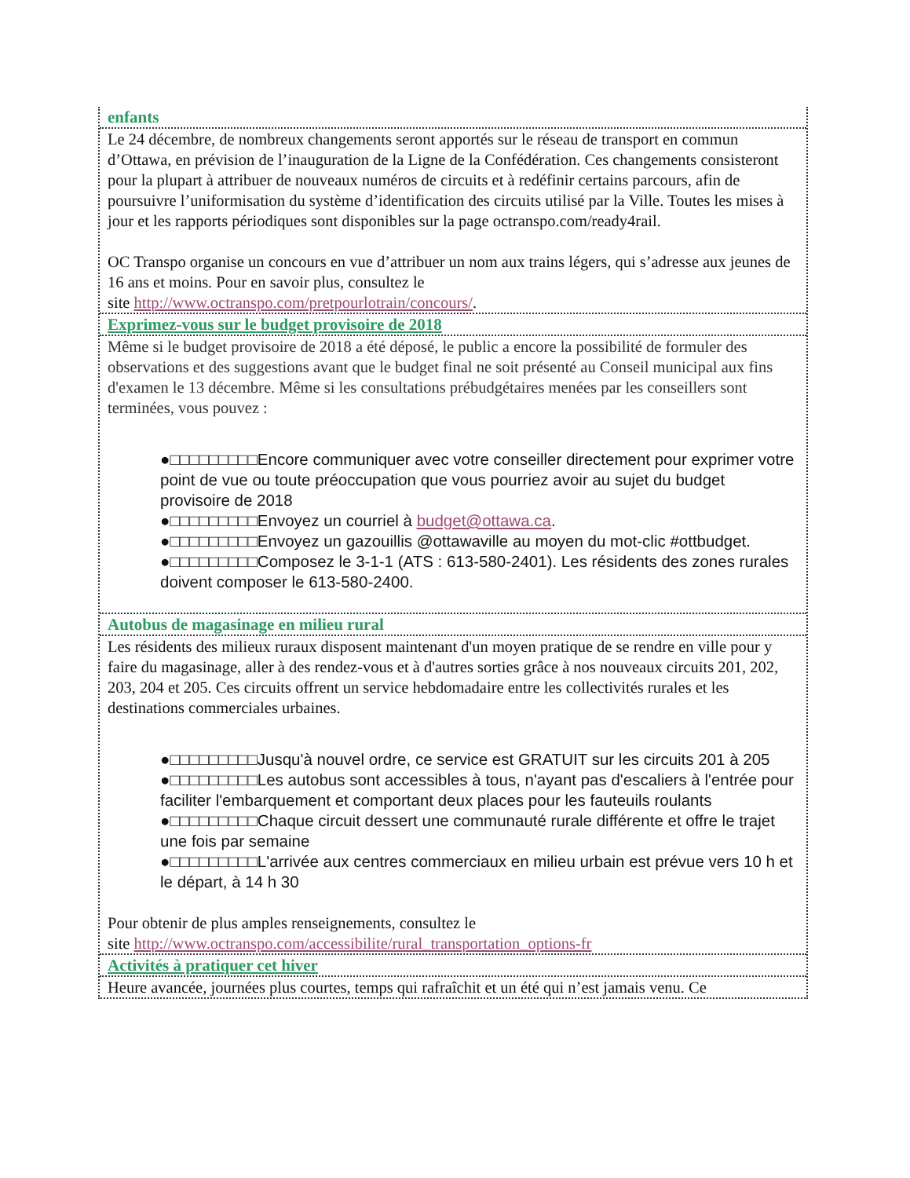enfants
Le 24 décembre, de nombreux changements seront apportés sur le réseau de transport en commun d’Ottawa, en prévision de l’inauguration de la Ligne de la Confédération. Ces changements consisteront pour la plupart à attribuer de nouveaux numéros de circuits et à redéfinir certains parcours, afin de poursuivre l’uniformisation du système d’identification des circuits utilisé par la Ville. Toutes les mises à jour et les rapports périodiques sont disponibles sur la page octranspo.com/ready4rail.
OC Transpo organise un concours en vue d’attribuer un nom aux trains légers, qui s’adresse aux jeunes de 16 ans et moins. Pour en savoir plus, consultez le
site http://www.octranspo.com/pretpourlotrain/concours/.
Exprimez-vous sur le budget provisoire de 2018
Même si le budget provisoire de 2018 a été déposé, le public a encore la possibilité de formuler des observations et des suggestions avant que le budget final ne soit présenté au Conseil municipal aux fins d'examen le 13 décembre. Même si les consultations prébudgétaires menées par les conseillers sont terminées, vous pouvez :
●□□□□□□□□□Encore communiquer avec votre conseiller directement pour exprimer votre point de vue ou toute préoccupation que vous pourriez avoir au sujet du budget provisoire de 2018
●□□□□□□□□□Envoyez un courriel à budget@ottawa.ca.
●□□□□□□□□□Envoyez un gazouillis @ottawaville au moyen du mot-clic #ottbudget.
●□□□□□□□□□Composez le 3-1-1 (ATS : 613-580-2401). Les résidents des zones rurales doivent composer le 613-580-2400.
Autobus de magasinage en milieu rural
Les résidents des milieux ruraux disposent maintenant d'un moyen pratique de se rendre en ville pour y faire du magasinage, aller à des rendez-vous et à d'autres sorties grâce à nos nouveaux circuits 201, 202, 203, 204 et 205. Ces circuits offrent un service hebdomadaire entre les collectivités rurales et les destinations commerciales urbaines.
●□□□□□□□□□Jusqu'à nouvel ordre, ce service est GRATUIT sur les circuits 201 à 205
●□□□□□□□□□Les autobus sont accessibles à tous, n'ayant pas d'escaliers à l'entrée pour faciliter l'embarquement et comportant deux places pour les fauteuils roulants
●□□□□□□□□□Chaque circuit dessert une communauté rurale différente et offre le trajet une fois par semaine
●□□□□□□□□□L'arrivée aux centres commerciaux en milieu urbain est prévue vers 10 h et le départ, à 14 h 30
Pour obtenir de plus amples renseignements, consultez le
site http://www.octranspo.com/accessibilite/rural_transportation_options-fr
Activités à pratiquer cet hiver
Heure avancée, journées plus courtes, temps qui rafraîchit et un été qui n’est jamais venu. Ce